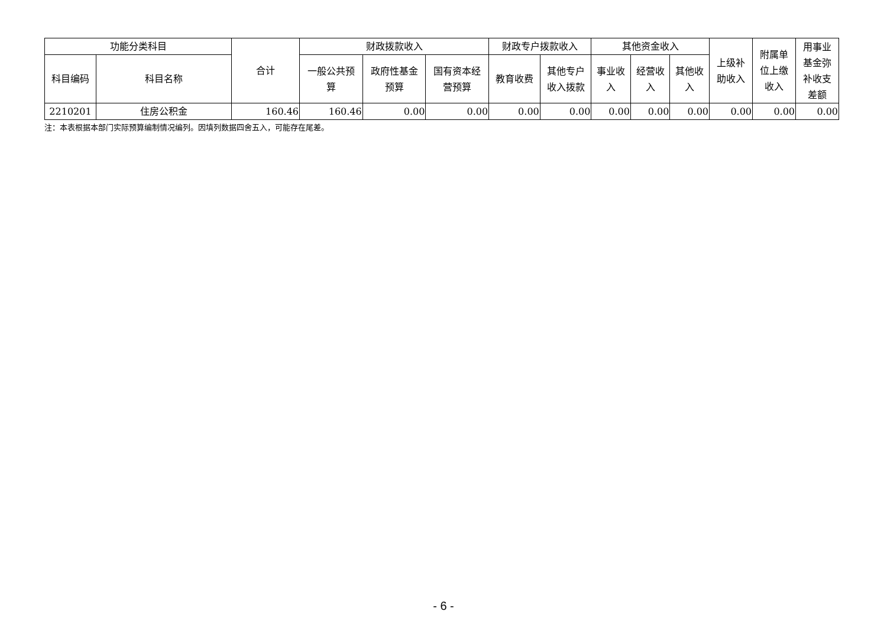| 功能分类科目 | | 合计 | 财政拨款收入 | | | 财政专户拨款收入 | | 其他资金收入 | | | 上级补 助收入 | 附属单 位上缴 收入 | 用事业 基金弥 补收支 差额 |
| --- | --- | --- | --- | --- | --- | --- | --- | --- | --- | --- | --- | --- | --- |
| 科目编码 | 科目名称 | | 一般公共预 算 | 政府性基金 预算 | 国有资本经 营预算 | 教育收费 | 其他专户 收入拨款 | 事业收 入 | 经营收 入 | 其他收 入 | | | |
| 2210201 | 住房公积金 | 160.46 | 160.46 | 0.00 | 0.00 | 0.00 | 0.00 | 0.00 | 0.00 | 0.00 | 0.00 | 0.00 | 0.00 |
注：本表根据本部门实际预算编制情况编列。因填列数据四舍五入，可能存在尾差。
- 6 -